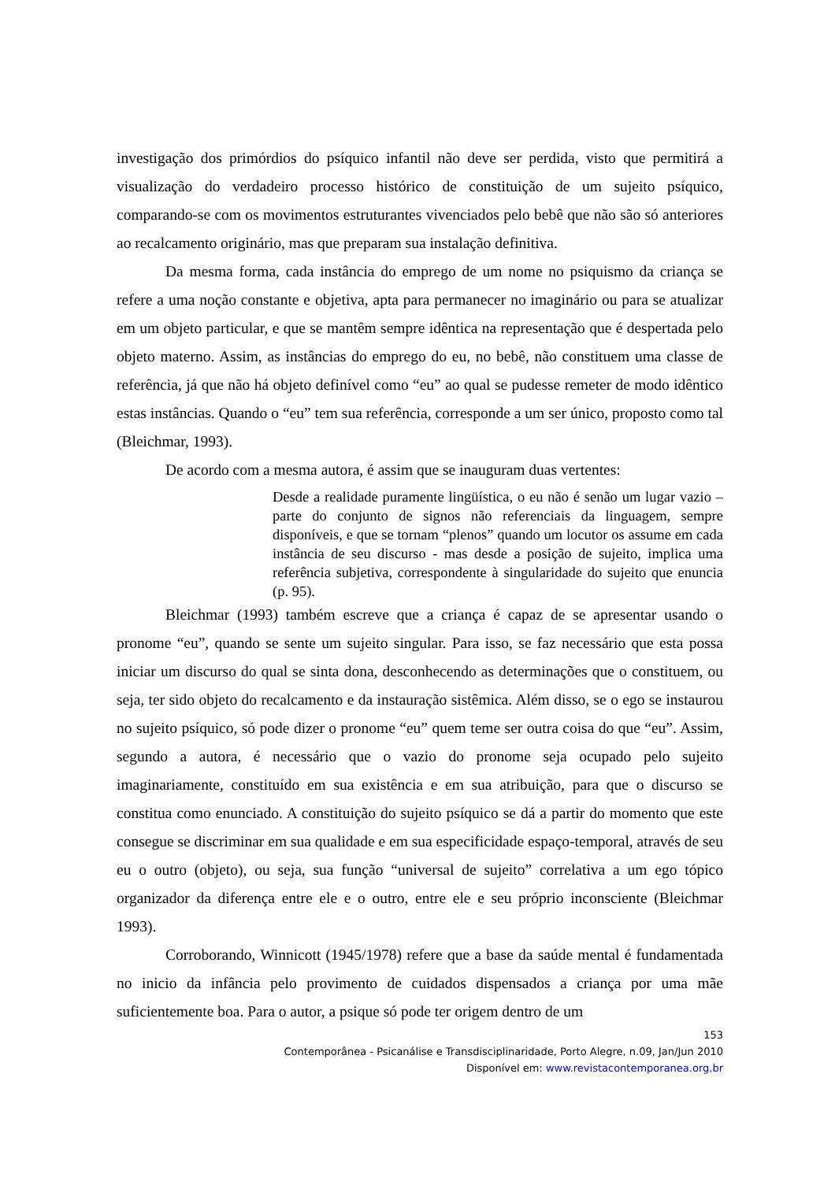investigação dos primórdios do psíquico infantil não deve ser perdida, visto que permitirá a visualização do verdadeiro processo histórico de constituição de um sujeito psíquico, comparando-se com os movimentos estruturantes vivenciados pelo bebê que não são só anteriores ao recalcamento originário, mas que preparam sua instalação definitiva.
Da mesma forma, cada instância do emprego de um nome no psiquismo da criança se refere a uma noção constante e objetiva, apta para permanecer no imaginário ou para se atualizar em um objeto particular, e que se mantêm sempre idêntica na representação que é despertada pelo objeto materno. Assim, as instâncias do emprego do eu, no bebê, não constituem uma classe de referência, já que não há objeto definível como “eu” ao qual se pudesse remeter de modo idêntico estas instâncias. Quando o “eu” tem sua referência, corresponde a um ser único, proposto como tal (Bleichmar, 1993).
De acordo com a mesma autora, é assim que se inauguram duas vertentes:
Desde a realidade puramente lingüística, o eu não é senão um lugar vazio – parte do conjunto de signos não referenciais da linguagem, sempre disponíveis, e que se tornam “plenos” quando um locutor os assume em cada instância de seu discurso - mas desde a posição de sujeito, implica uma referência subjetiva, correspondente à singularidade do sujeito que enuncia (p. 95).
Bleichmar (1993) também escreve que a criança é capaz de se apresentar usando o pronome “eu”, quando se sente um sujeito singular. Para isso, se faz necessário que esta possa iniciar um discurso do qual se sinta dona, desconhecendo as determinações que o constituem, ou seja, ter sido objeto do recalcamento e da instauração sistêmica. Além disso, se o ego se instaurou no sujeito psíquico, só pode dizer o pronome “eu” quem teme ser outra coisa do que “eu”. Assim, segundo a autora, é necessário que o vazio do pronome seja ocupado pelo sujeito imaginariamente, constituído em sua existência e em sua atribuição, para que o discurso se constitua como enunciado. A constituição do sujeito psíquico se dá a partir do momento que este consegue se discriminar em sua qualidade e em sua especificidade espaço-temporal, através de seu eu o outro (objeto), ou seja, sua função “universal de sujeito” correlativa a um ego tópico organizador da diferença entre ele e o outro, entre ele e seu próprio inconsciente (Bleichmar 1993).
Corroborando, Winnicott (1945/1978) refere que a base da saúde mental é fundamentada no inicio da infância pelo provimento de cuidados dispensados a criança por uma mãe suficientemente boa. Para o autor, a psique só pode ter origem dentro de um
153
Contemporânea - Psicanálise e Transdisciplinaridade, Porto Alegre, n.09, Jan/Jun 2010
Disponível em: www.revistacontemporanea.org.br